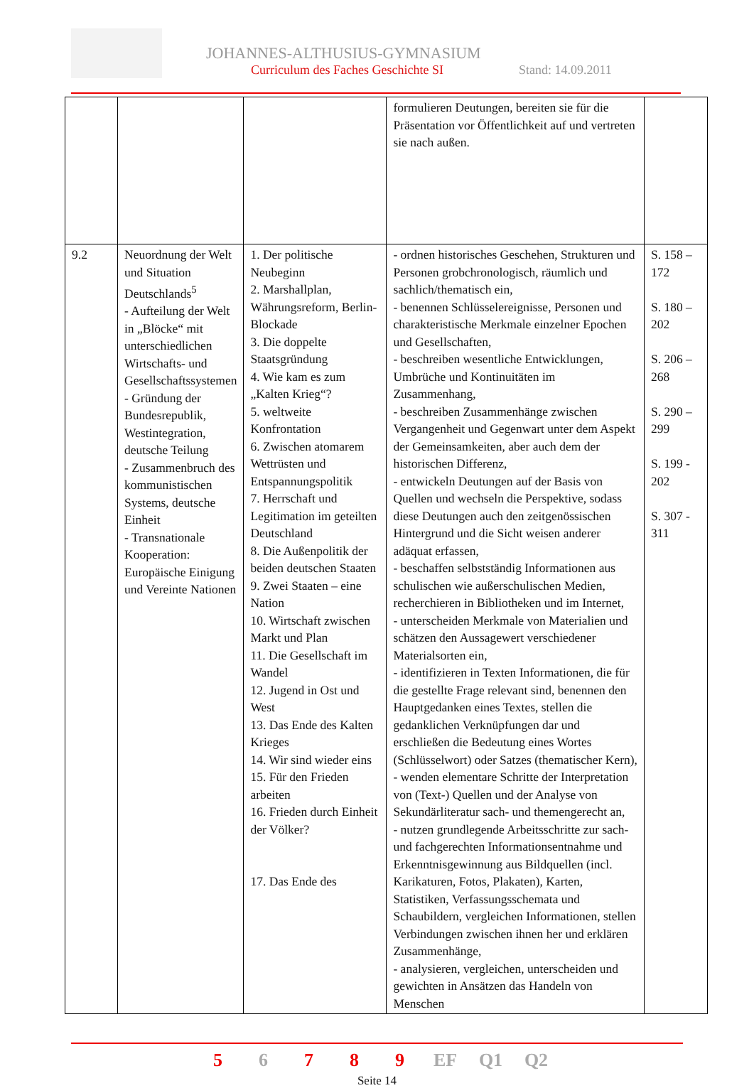JOHANNES-ALTHUSIUS-GYMNASIUM
Curriculum des Faches Geschichte SI
Stand: 14.09.2011
| | | | formulieren Deutungen, bereiten sie für die Präsentation vor Öffentlichkeit auf und vertreten sie nach außen. | |
| 9.2 | Neuordnung der Welt und Situation Deutschlands<sup>5</sup> - Aufteilung der Welt in „Blöcke“ mit unterschiedlichen Wirtschafts- und Gesellschaftssystemen - Gründung der Bundesrepublik, Westintegration, deutsche Teilung - Zusammenbruch des kommunistischen Systems, deutsche Einheit - Transnationale Kooperation: Europäische Einigung und Vereinte Nationen | 1. Der politische Neubeginn 2. Marshallplan, Währungsreform, Berlin-Blockade 3. Die doppelte Staatsgründung 4. Wie kam es zum „Kalten Krieg“? 5. weltweite Konfrontation 6. Zwischen atomarem Wettrüsten und Entspannungspolitik 7. Herrschaft und Legitimation im geteilten Deutschland 8. Die Außenpolitik der beiden deutschen Staaten 9. Zwei Staaten – eine Nation 10. Wirtschaft zwischen Markt und Plan 11. Die Gesellschaft im Wandel 12. Jugend in Ost und West 13. Das Ende des Kalten Krieges 14. Wir sind wieder eins 15. Für den Frieden arbeiten 16. Frieden durch Einheit der Völker? 17. Das Ende des | - ordnen historisches Geschehen, Strukturen und Personen grobchronologisch, räumlich und sachlich/thematisch ein, - benennen Schlüsselereignisse, Personen und charakteristische Merkmale einzelner Epochen und Gesellschaften, - beschreiben wesentliche Entwicklungen, Umbrüche und Kontinuitäten im Zusammenhang, - beschreiben Zusammenhänge zwischen Vergangenheit und Gegenwart unter dem Aspekt der Gemeinsamkeiten, aber auch dem der historischen Differenz, - entwickeln Deutungen auf der Basis von Quellen und wechseln die Perspektive, sodass diese Deutungen auch den zeitgenössischen Hintergrund und die Sicht weisen anderer adäquat erfassen, - beschaffen selbstständig Informationen aus schulischen wie außerschulischen Medien, recherchieren in Bibliotheken und im Internet, - unterscheiden Merkmale von Materialien und schätzen den Aussagewert verschiedener Materialsorten ein, - identifizieren in Texten Informationen, die für die gestellte Frage relevant sind, benennen den Hauptgedanken eines Textes, stellen die gedanklichen Verknüpfungen dar und erschließen die Bedeutung eines Wortes (Schlüsselwort) oder Satzes (thematischer Kern), - wenden elementare Schritte der Interpretation von (Text-) Quellen und der Analyse von Sekundärliteratur sach- und themengerecht an, - nutzen grundlegende Arbeitsschritte zur sach- und fachgerechten Informationsentnahme und Erkenntnisgewinnung aus Bildquellen (incl. Karikaturen, Fotos, Plakaten), Karten, Statistiken, Verfassungsschemata und Schaubildern, vergleichen Informationen, stellen Verbindungen zwischen ihnen her und erklären Zusammenhänge, - analysieren, vergleichen, unterscheiden und gewichten in Ansätzen das Handeln von Menschen | S. 158 – 172 S. 180 – 202 S. 206 – 268 S. 290 – 299 S. 199 - 202 S. 307 - 311 |
5 6 7 8 9 EF Q1 Q2
Seite 14